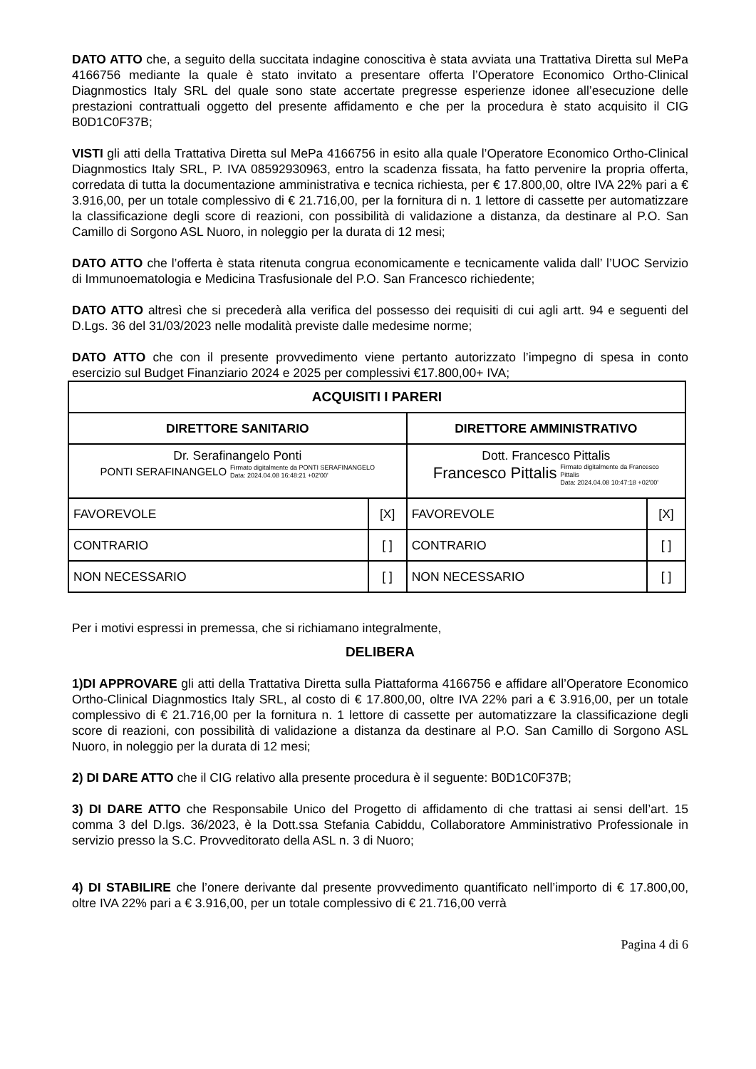DATO ATTO che, a seguito della succitata indagine conoscitiva è stata avviata una Trattativa Diretta sul MePa 4166756 mediante la quale è stato invitato a presentare offerta l’Operatore Economico Ortho-Clinical Diagnmostics Italy SRL del quale sono state accertate pregresse esperienze idonee all’esecuzione delle prestazioni contrattuali oggetto del presente affidamento e che per la procedura è stato acquisito il CIG B0D1C0F37B;
VISTI gli atti della Trattativa Diretta sul MePa 4166756 in esito alla quale l’Operatore Economico Ortho-Clinical Diagnmostics Italy SRL, P. IVA 08592930963, entro la scadenza fissata, ha fatto pervenire la propria offerta, corredata di tutta la documentazione amministrativa e tecnica richiesta, per € 17.800,00, oltre IVA 22% pari a € 3.916,00, per un totale complessivo di € 21.716,00, per la fornitura di n. 1 lettore di cassette per automatizzare la classificazione degli score di reazioni, con possibilità di validazione a distanza, da destinare al P.O. San Camillo di Sorgono ASL Nuoro, in noleggio per la durata di 12 mesi;
DATO ATTO che l’offerta è stata ritenuta congrua economicamente e tecnicamente valida dall’ l’UOC Servizio di Immunoematologia e Medicina Trasfusionale del P.O. San Francesco richiedente;
DATO ATTO altresì che si precederà alla verifica del possesso dei requisiti di cui agli artt. 94 e seguenti del D.Lgs. 36 del 31/03/2023 nelle modalità previste dalle medesime norme;
DATO ATTO che con il presente provvedimento viene pertanto autorizzato l’impegno di spesa in conto esercizio sul Budget Finanziario 2024 e 2025 per complessivi €17.800,00+ IVA;
| ACQUISITI I PARERI | | | |
| DIRETTORE SANITARIO | | DIRETTORE AMMINISTRATIVO | |
| Dr. Serafinangelo Ponti PONTI SERAFINANGELO Firmato digitalmente da PONTI SERAFINANGELO Data: 2024.04.08 16:48:21 +02'00' | | Dott. Francesco Pittalis Francesco Pittalis Firmato digitalmente da Francesco Pittalis Data: 2024.04.08 10:47:18 +02'00' | |
| FAVOREVOLE | [X] | FAVOREVOLE | [X] |
| CONTRARIO | [ ] | CONTRARIO | [ ] |
| NON NECESSARIO | [ ] | NON NECESSARIO | [ ] |
Per i motivi espressi in premessa, che si richiamano integralmente,
DELIBERA
1)DI APPROVARE gli atti della Trattativa Diretta sulla Piattaforma 4166756 e affidare all’Operatore Economico Ortho-Clinical Diagnmostics Italy SRL, al costo di € 17.800,00, oltre IVA 22% pari a € 3.916,00, per un totale complessivo di € 21.716,00 per la fornitura n. 1 lettore di cassette per automatizzare la classificazione degli score di reazioni, con possibilità di validazione a distanza da destinare al P.O. San Camillo di Sorgono ASL Nuoro, in noleggio per la durata di 12 mesi;
2) DI DARE ATTO che il CIG relativo alla presente procedura è il seguente: B0D1C0F37B;
3) DI DARE ATTO che Responsabile Unico del Progetto di affidamento di che trattasi ai sensi dell’art. 15 comma 3 del D.lgs. 36/2023, è la Dott.ssa Stefania Cabiddu, Collaboratore Amministrativo Professionale in servizio presso la S.C. Provveditorato della ASL n. 3 di Nuoro;
4) DI STABILIRE che l’onere derivante dal presente provvedimento quantificato nell’importo di € 17.800,00, oltre IVA 22% pari a € 3.916,00, per un totale complessivo di € 21.716,00 verrà
Pagina 4 di 6